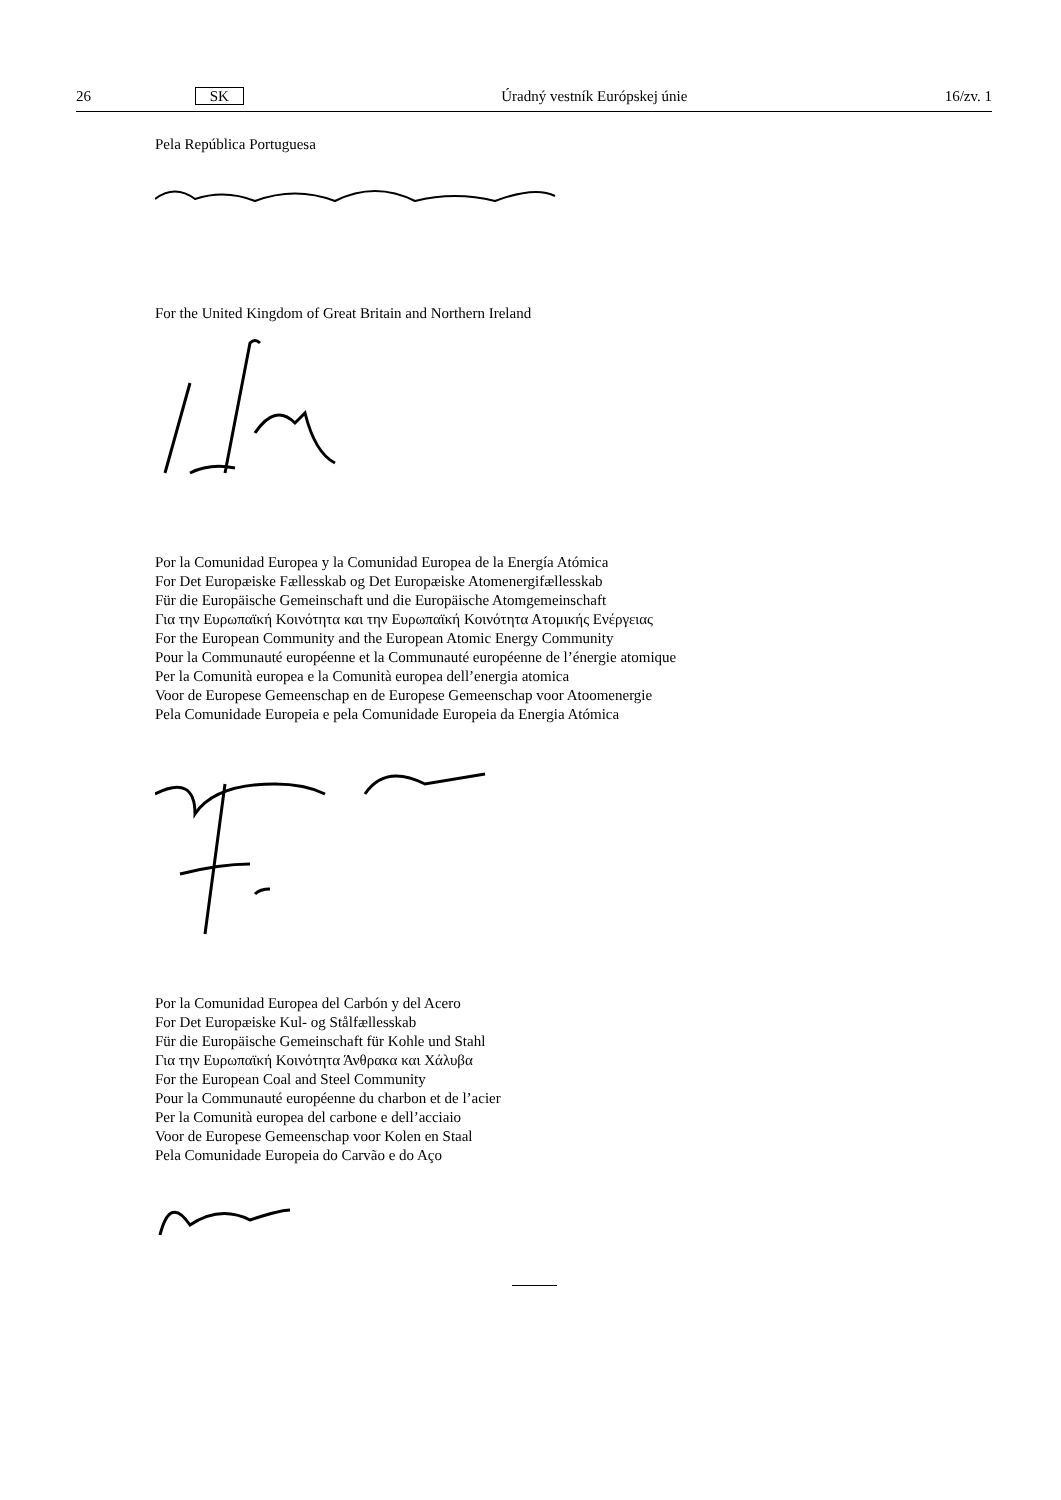26 SK Úradný vestník Európskej únie 16/zv. 1
Pela República Portuguesa
For the United Kingdom of Great Britain and Northern Ireland
Por la Comunidad Europea y la Comunidad Europea de la Energía Atómica
For Det Europæiske Fællesskab og Det Europæiske Atomenergifællesskab
Für die Europäische Gemeinschaft und die Europäische Atomgemeinschaft
Για την Ευρωπαϊκή Κοινότητα και την Ευρωπαϊκή Κοινότητα Ατομικής Ενέργειας
For the European Community and the European Atomic Energy Community
Pour la Communauté européenne et la Communauté européenne de l’énergie atomique
Per la Comunità europea e la Comunità europea dell’energia atomica
Voor de Europese Gemeenschap en de Europese Gemeenschap voor Atoomenergie
Pela Comunidade Europeia e pela Comunidade Europeia da Energia Atómica
Por la Comunidad Europea del Carbón y del Acero
For Det Europæiske Kul- og Stålfællesskab
Für die Europäische Gemeinschaft für Kohle und Stahl
Για την Ευρωπαϊκή Κοινότητα Άνθρακα και Χάλυβα
For the European Coal and Steel Community
Pour la Communauté européenne du charbon et de l’acier
Per la Comunità europea del carbone e dell’acciaio
Voor de Europese Gemeenschap voor Kolen en Staal
Pela Comunidade Europeia do Carvão e do Aço